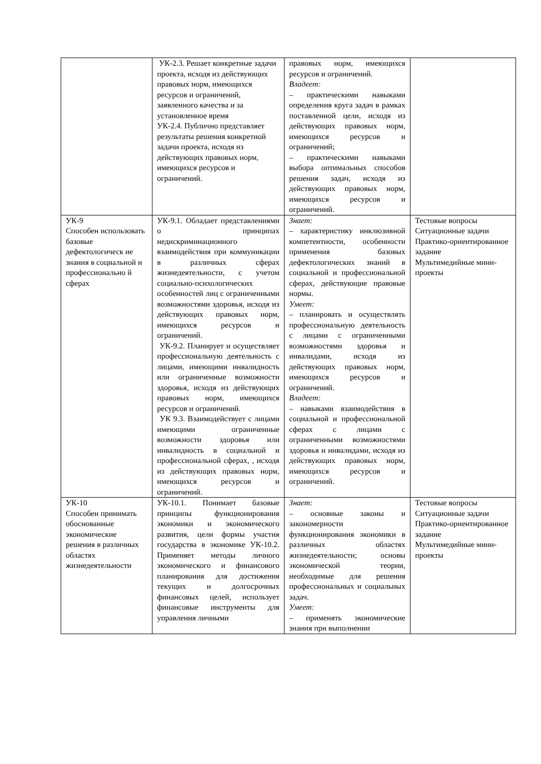| | УК-2.3. Решает конкретные задачи проекта, исходя из действующих правовых норм, имеющихся ресурсов и ограничений, заявленного качества и за установленное время УК-2.4. Публично представляет результаты решения конкретной задачи проекта, исходя из действующих правовых норм, имеющихся ресурсов и ограничений. | правовых норм, имеющихся ресурсов и ограничений. Владеет: – практическими навыками определения круга задач в рамках поставленной цели, исходя из действующих правовых норм, имеющихся ресурсов и ограничений; – практическими навыками выбора оптимальных способов решения задач, исходя из действующих правовых норм, имеющихся ресурсов и ограничений. | |
| УК-9 Способен использовать базовые дефектологическ ие знания в социальной и профессионально й сферах | УК-9.1. Обладает представлениями о принципах недискриминационного взаимодействия при коммуникации в различных сферах жизнедеятельности, с учетом социально-психологических особенностей лиц с ограниченными возможностями здоровья, исходя из действующих правовых норм, имеющихся ресурсов и ограничений. УК-9.2. Планирует и осуществляет профессиональную деятельность с лицами, имеющими инвалидность или ограниченные возможности здоровья, исходя из действующих правовых норм, имеющихся ресурсов и ограничений. УК 9.3. Взаимодействует с лицами имеющими ограниченные возможности здоровья или инвалидность в социальной и профессиональной сферах, , исходя из действующих правовых норм, имеющихся ресурсов и ограничений. | Знает: – характеристику инклюзивной компетентности, особенности применения базовых дефектологических знаний в социальной и профессиональной сферах, действующие правовые нормы. Умеет: – планировать и осуществлять профессиональную деятельность с лицами с ограниченными возможностями здоровья и инвалидами, исходя из действующих правовых норм, имеющихся ресурсов и ограничений. Владеет: – навыками взаимодействия в социальной и профессиональной сферах с лицами с ограниченными возможностями здоровья и инвалидами, исходя из действующих правовых норм, имеющихся ресурсов и ограничений. | Тестовые вопросы Ситуационные задачи Практико-ориентированное задание Мультимедийные мини-проекты |
| УК-10 Способен принимать обоснованные экономические решения в различных областях жизнедеятельности | УК-10.1. Понимает базовые принципы функционирования экономики и экономического развития, цели формы участия государства в экономике УК-10.2. Применяет методы личного экономического и финансового планирования для достижения текущих и долгосрочных финансовых целей, использует финансовые инструменты для управления личными | Знает: – основные законы и закономерности функционирования экономики в различных областях жизнедеятельности; основы экономической теории, необходимые для решения профессиональных и социальных задач. Умеет: – применять экономические знания при выполнении | Тестовые вопросы Ситуационные задачи Практико-ориентированное задание Мультимедийные мини-проекты |